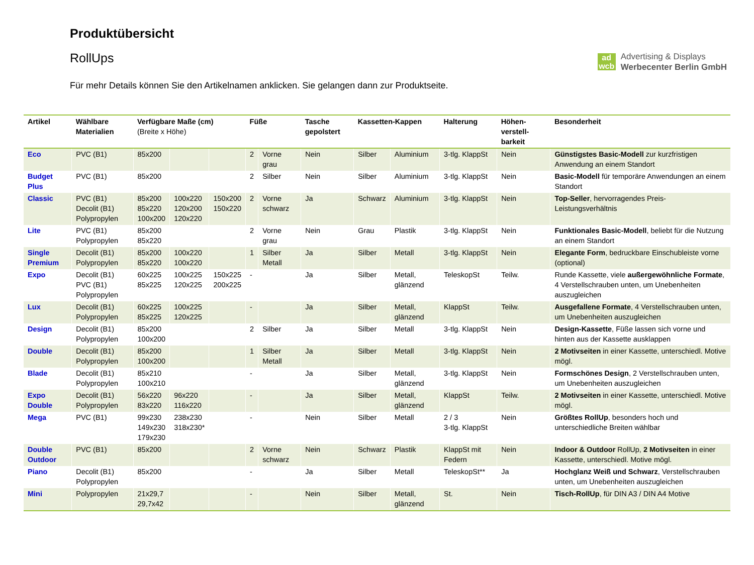Produktübersicht
RollUps
Für mehr Details können Sie den Artikelnamen anklicken. Sie gelangen dann zur Produktseite.
ad
wcb
Advertising & Displays
Werbecenter Berlin GmbH
| Artikel | Wählbare Materialien | Verfügbare Maße (cm) (Breite x Höhe) | | | Füße | | Tasche gepolstert | Kassetten-Kappen | | Halterung | Höhen-verstell-barkeit | Besonderheit |
| --- | --- | --- | --- | --- | --- | --- | --- | --- | --- | --- | --- | --- |
| Eco | PVC (B1) | 85x200 | | | 2 | Vorne grau | Nein | Silber | Aluminium | 3-tlg. KlappSt | Nein | Günstigstes Basic-Modell zur kurzfristigen Anwendung an einem Standort |
| Budget Plus | PVC (B1) | 85x200 | | | 2 | Silber | Nein | Silber | Aluminium | 3-tlg. KlappSt | Nein | Basic-Modell für temporäre Anwendungen an einem Standort |
| Classic | PVC (B1) Decolit (B1) Polypropylen | 85x200 85x220 100x200 | 100x220 120x200 120x220 | 150x200 150x220 | 2 | Vorne schwarz | Ja | Schwarz | Aluminium | 3-tlg. KlappSt | Nein | Top-Seller , hervorragendes Preis-Leistungsverhältnis |
| Lite | PVC (B1) Polypropylen | 85x200 85x220 | | | 2 | Vorne grau | Nein | Grau | Plastik | 3-tlg. KlappSt | Nein | Funktionales Basic-Modell , beliebt für die Nutzung an einem Standort |
| Single Premium | Decolit (B1) Polypropylen | 85x200 85x220 | 100x220 100x220 | | 1 | Silber Metall | Ja | Silber | Metall | 3-tlg. KlappSt | Nein | Elegante Form , bedruckbare Einschubleiste vorne (optional) |
| Expo | Decolit (B1) PVC (B1) Polypropylen | 60x225 85x225 | 100x225 120x225 | 150x225 200x225 | - | | Ja | Silber | Metall, glänzend | TeleskopSt | Teilw. | Runde Kassette, viele außergewöhnliche Formate , 4 Verstellschrauben unten, um Unebenheiten auszugleichen |
| Lux | Decolit (B1) Polypropylen | 60x225 85x225 | 100x225 120x225 | | - | | Ja | Silber | Metall, glänzend | KlappSt | Teilw. | Ausgefallene Formate , 4 Verstellschrauben unten, um Unebenheiten auszugleichen |
| Design | Decolit (B1) Polypropylen | 85x200 100x200 | | | 2 | Silber | Ja | Silber | Metall | 3-tlg. KlappSt | Nein | Design-Kassette , Füße lassen sich vorne und hinten aus der Kassette ausklappen |
| Double | Decolit (B1) Polypropylen | 85x200 100x200 | | | 1 | Silber Metall | Ja | Silber | Metall | 3-tlg. KlappSt | Nein | 2 Motivseiten in einer Kassette, unterschiedl. Motive mögl. |
| Blade | Decolit (B1) Polypropylen | 85x210 100x210 | | | - | | Ja | Silber | Metall, glänzend | 3-tlg. KlappSt | Nein | Formschönes Design , 2 Verstellschrauben unten, um Unebenheiten auszugleichen |
| Expo Double | Decolit (B1) Polypropylen | 56x220 83x220 | 96x220 116x220 | | - | | Ja | Silber | Metall, glänzend | KlappSt | Teilw. | 2 Motivseiten in einer Kassette, unterschiedl. Motive mögl. |
| Mega | PVC (B1) | 99x230 149x230 179x230 | 238x230 318x230* | | - | | Nein | Silber | Metall | 2 / 3 3-tlg. KlappSt | Nein | Größtes RollUp , besonders hoch und unterschiedliche Breiten wählbar |
| Double Outdoor | PVC (B1) | 85x200 | | | 2 | Vorne schwarz | Nein | Schwarz | Plastik | KlappSt mit Federn | Nein | Indoor & Outdoor RollUp, 2 Motivseiten in einer Kassette, unterschiedl. Motive mögl. |
| Piano | Decolit (B1) Polypropylen | 85x200 | | | - | | Ja | Silber | Metall | TeleskopSt** | Ja | Hochglanz Weiß und Schwarz , Verstellschrauben unten, um Unebenheiten auszugleichen |
| Mini | Polypropylen | 21x29,7 29,7x42 | | | - | | Nein | Silber | Metall, glänzend | St. | Nein | Tisch-RollUp , für DIN A3 / DIN A4 Motive |